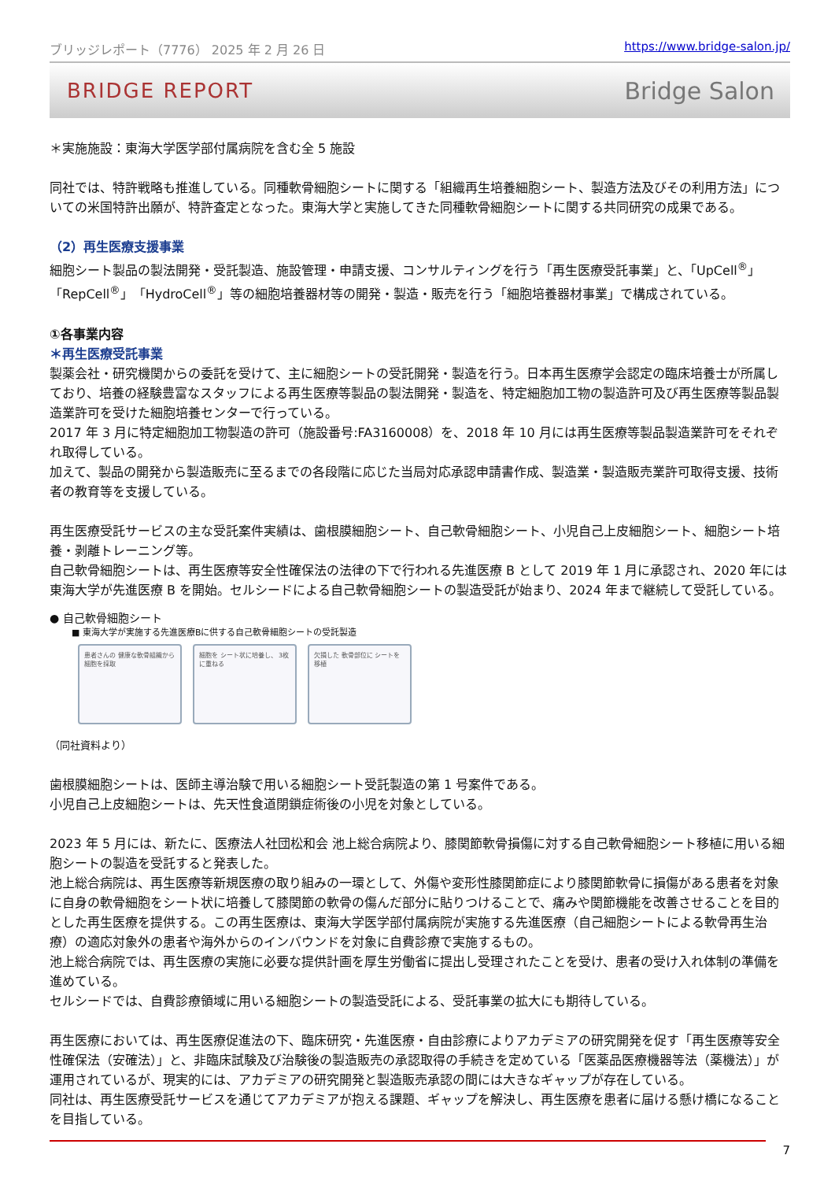ブリッジレポート（7776） 2025 年 2 月 26 日 https://www.bridge-salon.jp/
BRIDGE REPORT Bridge Salon
＊実施施設：東海大学医学部付属病院を含む全 5 施設
同社では、特許戦略も推進している。同種軟骨細胞シートに関する「組織再生培養細胞シート、製造方法及びその利用方法」についての米国特許出願が、特許査定となった。東海大学と実施してきた同種軟骨細胞シートに関する共同研究の成果である。
（2）再生医療支援事業
細胞シート製品の製法開発・受託製造、施設管理・申請支援、コンサルティングを行う「再生医療受託事業」と、「UpCell<sup>®</sup>」「RepCell<sup>®</sup>」「HydroCell<sup>®</sup>」等の細胞培養器材等の開発・製造・販売を行う「細胞培養器材事業」で構成されている。
①各事業内容
＊再生医療受託事業
製薬会社・研究機関からの委託を受けて、主に細胞シートの受託開発・製造を行う。日本再生医療学会認定の臨床培養士が所属しており、培養の経験豊富なスタッフによる再生医療等製品の製法開発・製造を、特定細胞加工物の製造許可及び再生医療等製品製造業許可を受けた細胞培養センターで行っている。
2017 年 3 月に特定細胞加工物製造の許可（施設番号:FA3160008）を、2018 年 10 月には再生医療等製品製造業許可をそれぞれ取得している。
加えて、製品の開発から製造販売に至るまでの各段階に応じた当局対応承認申請書作成、製造業・製造販売業許可取得支援、技術者の教育等を支援している。
再生医療受託サービスの主な受託案件実績は、歯根膜細胞シート、自己軟骨細胞シート、小児自己上皮細胞シート、細胞シート培養・剥離トレーニング等。
自己軟骨細胞シートは、再生医療等安全性確保法の法律の下で行われる先進医療 B として 2019 年 1 月に承認され、2020 年には東海大学が先進医療 B を開始。セルシードによる自己軟骨細胞シートの製造受託が始まり、2024 年まで継続して受託している。
● 自己軟骨細胞シート
■ 東海大学が実施する先進医療Bに供する自己軟骨細胞シートの受託製造
患者さんの 健康な軟骨組織から 細胞を採取
細胞を シート状に培養し、 3枚に重ねる
欠損した 軟骨部位に シートを移植
（同社資料より）
歯根膜細胞シートは、医師主導治験で用いる細胞シート受託製造の第 1 号案件である。
小児自己上皮細胞シートは、先天性食道閉鎖症術後の小児を対象としている。
2023 年 5 月には、新たに、医療法人社団松和会 池上総合病院より、膝関節軟骨損傷に対する自己軟骨細胞シート移植に用いる細胞シートの製造を受託すると発表した。
池上総合病院は、再生医療等新規医療の取り組みの一環として、外傷や変形性膝関節症により膝関節軟骨に損傷がある患者を対象に自身の軟骨細胞をシート状に培養して膝関節の軟骨の傷んだ部分に貼りつけることで、痛みや関節機能を改善させることを目的とした再生医療を提供する。この再生医療は、東海大学医学部付属病院が実施する先進医療（自己細胞シートによる軟骨再生治療）の適応対象外の患者や海外からのインバウンドを対象に自費診療で実施するもの。
池上総合病院では、再生医療の実施に必要な提供計画を厚生労働省に提出し受理されたことを受け、患者の受け入れ体制の準備を進めている。
セルシードでは、自費診療領域に用いる細胞シートの製造受託による、受託事業の拡大にも期待している。
再生医療においては、再生医療促進法の下、臨床研究・先進医療・自由診療によりアカデミアの研究開発を促す「再生医療等安全性確保法（安確法）」と、非臨床試験及び治験後の製造販売の承認取得の手続きを定めている「医薬品医療機器等法（薬機法）」が運用されているが、現実的には、アカデミアの研究開発と製造販売承認の間には大きなギャップが存在している。
同社は、再生医療受託サービスを通じてアカデミアが抱える課題、ギャップを解決し、再生医療を患者に届ける懸け橋になることを目指している。
7